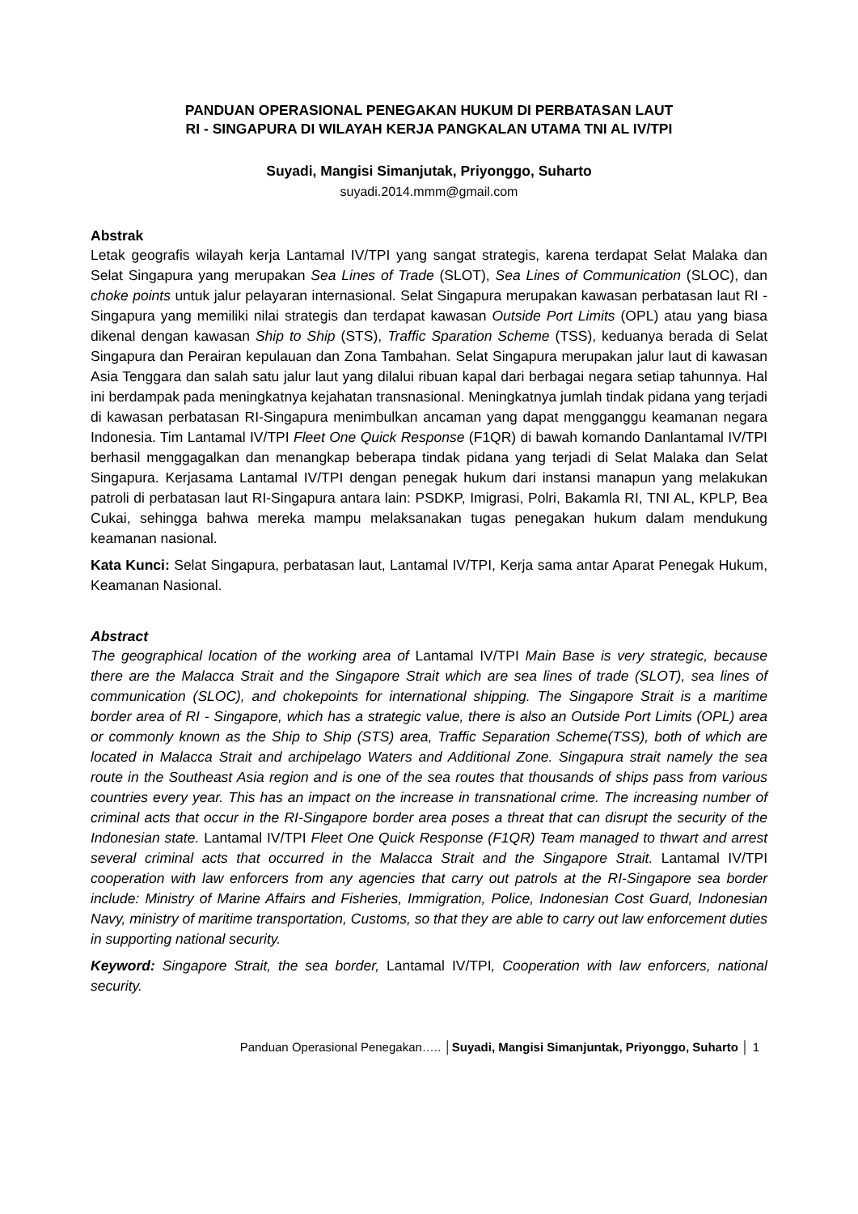PANDUAN OPERASIONAL PENEGAKAN HUKUM DI PERBATASAN LAUT
RI - SINGAPURA DI WILAYAH KERJA PANGKALAN UTAMA TNI AL IV/TPI
Suyadi, Mangisi Simanjutak, Priyonggo, Suharto
suyadi.2014.mmm@gmail.com
Abstrak
Letak geografis wilayah kerja Lantamal IV/TPI yang sangat strategis, karena terdapat Selat Malaka dan Selat Singapura yang merupakan Sea Lines of Trade (SLOT), Sea Lines of Communication (SLOC), dan choke points untuk jalur pelayaran internasional. Selat Singapura merupakan kawasan perbatasan laut RI - Singapura yang memiliki nilai strategis dan terdapat kawasan Outside Port Limits (OPL) atau yang biasa dikenal dengan kawasan Ship to Ship (STS), Traffic Sparation Scheme (TSS), keduanya berada di Selat Singapura dan Perairan kepulauan dan Zona Tambahan. Selat Singapura merupakan jalur laut di kawasan Asia Tenggara dan salah satu jalur laut yang dilalui ribuan kapal dari berbagai negara setiap tahunnya. Hal ini berdampak pada meningkatnya kejahatan transnasional. Meningkatnya jumlah tindak pidana yang terjadi di kawasan perbatasan RI-Singapura menimbulkan ancaman yang dapat mengganggu keamanan negara Indonesia. Tim Lantamal IV/TPI Fleet One Quick Response (F1QR) di bawah komando Danlantamal IV/TPI berhasil menggagalkan dan menangkap beberapa tindak pidana yang terjadi di Selat Malaka dan Selat Singapura. Kerjasama Lantamal IV/TPI dengan penegak hukum dari instansi manapun yang melakukan patroli di perbatasan laut RI-Singapura antara lain: PSDKP, Imigrasi, Polri, Bakamla RI, TNI AL, KPLP, Bea Cukai, sehingga bahwa mereka mampu melaksanakan tugas penegakan hukum dalam mendukung keamanan nasional.
Kata Kunci: Selat Singapura, perbatasan laut, Lantamal IV/TPI, Kerja sama antar Aparat Penegak Hukum, Keamanan Nasional.
Abstract
The geographical location of the working area of Lantamal IV/TPI Main Base is very strategic, because there are the Malacca Strait and the Singapore Strait which are sea lines of trade (SLOT), sea lines of communication (SLOC), and chokepoints for international shipping. The Singapore Strait is a maritime border area of RI - Singapore, which has a strategic value, there is also an Outside Port Limits (OPL) area or commonly known as the Ship to Ship (STS) area, Traffic Separation Scheme(TSS), both of which are located in Malacca Strait and archipelago Waters and Additional Zone. Singapura strait namely the sea route in the Southeast Asia region and is one of the sea routes that thousands of ships pass from various countries every year. This has an impact on the increase in transnational crime. The increasing number of criminal acts that occur in the RI-Singapore border area poses a threat that can disrupt the security of the Indonesian state. Lantamal IV/TPI Fleet One Quick Response (F1QR) Team managed to thwart and arrest several criminal acts that occurred in the Malacca Strait and the Singapore Strait. Lantamal IV/TPI cooperation with law enforcers from any agencies that carry out patrols at the RI-Singapore sea border include: Ministry of Marine Affairs and Fisheries, Immigration, Police, Indonesian Cost Guard, Indonesian Navy, ministry of maritime transportation, Customs, so that they are able to carry out law enforcement duties in supporting national security.
Keyword: Singapore Strait, the sea border, Lantamal IV/TPI, Cooperation with law enforcers, national security.
Panduan Operasional Penegakan….. │Suyadi, Mangisi Simanjuntak, Priyonggo, Suharto │ 1